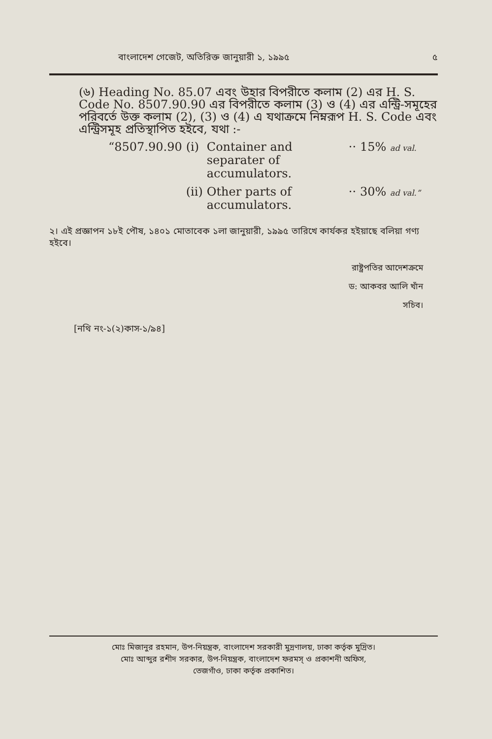বাংলাদেশ গেজেট, অতিরিক্ত জানুয়ারী ১, ১৯৯৫ ৫
(৬) Heading No. 85.07 এবং উহার বিপরীতে কলাম (2) এর H. S. Code No. 8507.90.90 এর বিপরীতে কলাম (3) ও (4) এর এন্ট্রি-সমূহের পরিবর্তে উক্ত কলাম (2), (3) ও (4) এ যথাক্রমে নিম্নরূপ H. S. Code এবং এন্ট্রিসমূহ প্রতিস্থাপিত হইবে, যথা :-
| “8507.90.90 | (i) | Container and separater of accumulators. | ·· | 15% ad val. |
| | (ii) | Other parts of accumulators. | ·· | 30% ad val.” |
২। এই প্রজ্ঞাপন ১৮ই পৌষ, ১৪০১ মোতাবেক ১লা জানুয়ারী, ১৯৯৫ তারিখে কার্যকর হইয়াছে বলিয়া গণ্য হইবে।
রাষ্ট্রপতির আদেশক্রমে
ড: আকবর আলি খাঁন
সচিব।
[নথি নং-১(২)কাস-১/৯৪]
মোঃ মিজানুর রহমান, উপ-নিয়ন্ত্রক, বাংলাদেশ সরকারী মুদ্রণালয়, ঢাকা কর্তৃক মুদ্রিত।
মোঃ আব্দুর রশীদ সরকার, উপ-নিয়ন্ত্রক, বাংলাদেশ ফরমস্ ও প্রকাশনী অফিস,
তেজগাঁও, ঢাকা কর্তৃক প্রকাশিত।